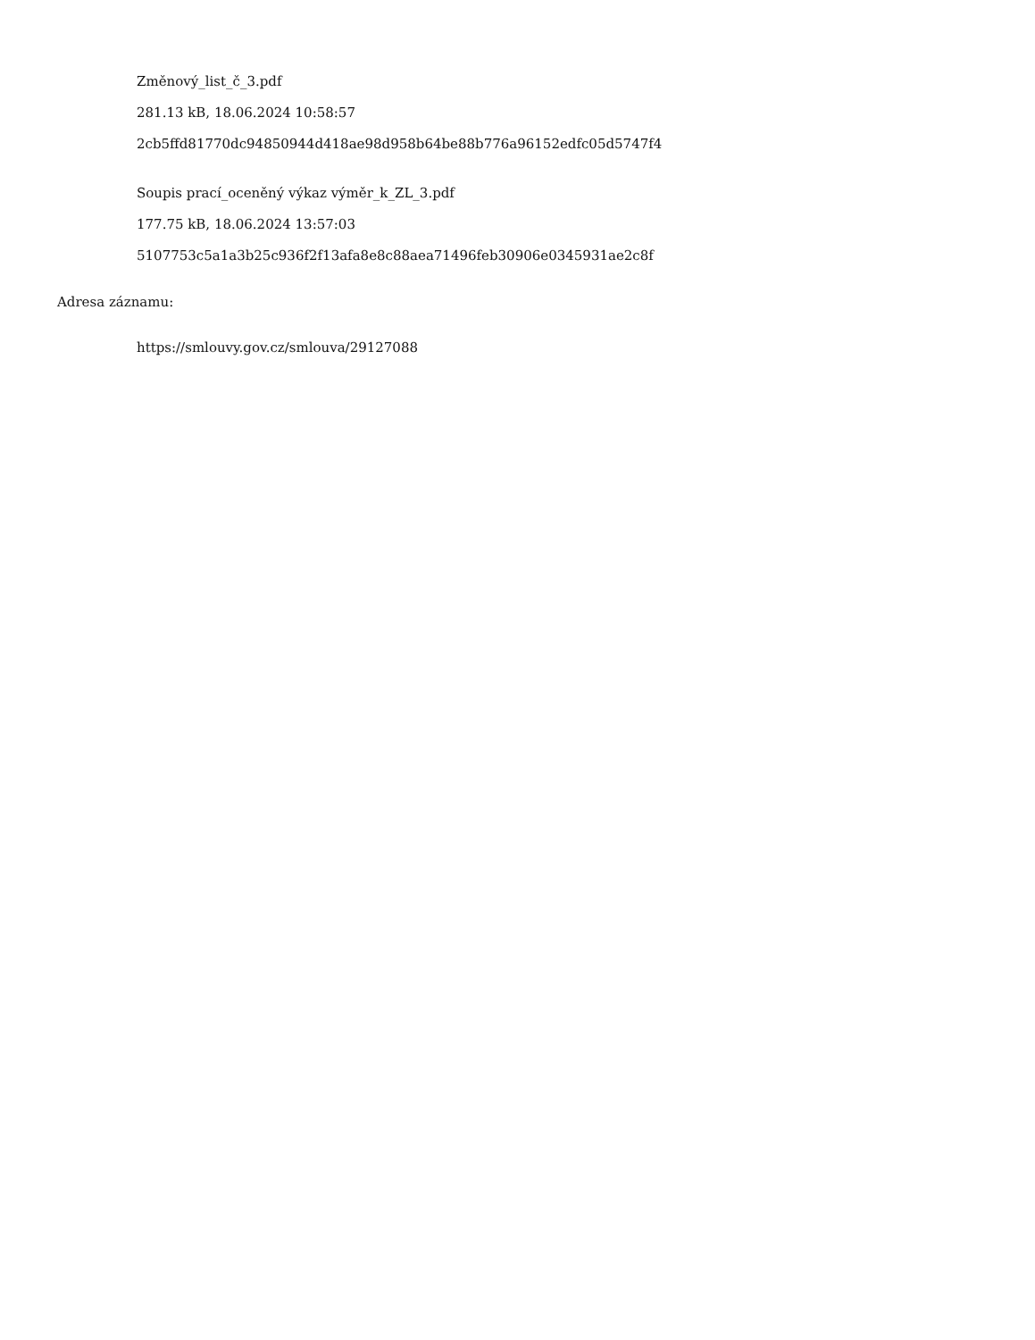Změnový_list_č_3.pdf
281.13 kB, 18.06.2024 10:58:57
2cb5ffd81770dc94850944d418ae98d958b64be88b776a96152edfc05d5747f4
Soupis prací_oceněný výkaz výměr_k_ZL_3.pdf
177.75 kB, 18.06.2024 13:57:03
5107753c5a1a3b25c936f2f13afa8e8c88aea71496feb30906e0345931ae2c8f
Adresa záznamu:
https://smlouvy.gov.cz/smlouva/29127088